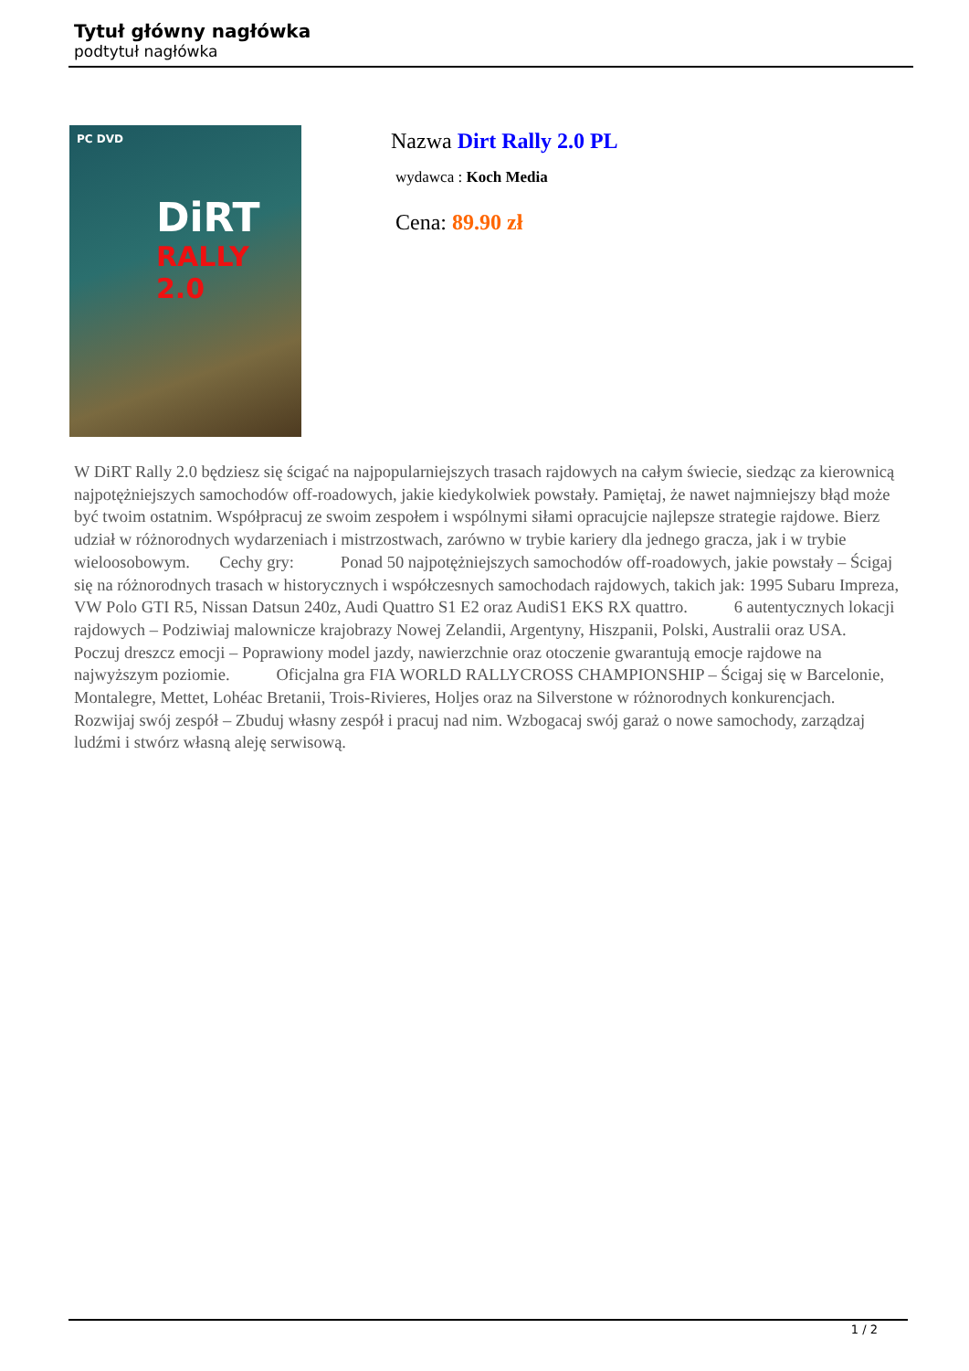Tytuł główny nagłówka
podtytuł nagłówka
PC DVD
DiRT
RALLY 2.0
Nazwa Dirt Rally 2.0 PL
wydawca : Koch Media
Cena: 89.90 zł
W DiRT Rally 2.0 będziesz się ścigać na najpopularniejszych trasach rajdowych na całym świecie, siedząc za kierownicą najpotężniejszych samochodów off-roadowych, jakie kiedykolwiek powstały. Pamiętaj, że nawet najmniejszy błąd może być twoim ostatnim. Współpracuj ze swoim zespołem i wspólnymi siłami opracujcie najlepsze strategie rajdowe. Bierz udział w różnorodnych wydarzeniach i mistrzostwach, zarówno w trybie kariery dla jednego gracza, jak i w trybie wieloosobowym. Cechy gry: Ponad 50 najpotężniejszych samochodów off-roadowych, jakie powstały – Ścigaj się na różnorodnych trasach w historycznych i współczesnych samochodach rajdowych, takich jak: 1995 Subaru Impreza, VW Polo GTI R5, Nissan Datsun 240z, Audi Quattro S1 E2 oraz AudiS1 EKS RX quattro. 6 autentycznych lokacji rajdowych – Podziwiaj malownicze krajobrazy Nowej Zelandii, Argentyny, Hiszpanii, Polski, Australii oraz USA. Poczuj dreszcz emocji – Poprawiony model jazdy, nawierzchnie oraz otoczenie gwarantują emocje rajdowe na najwyższym poziomie. Oficjalna gra FIA WORLD RALLYCROSS CHAMPIONSHIP – Ścigaj się w Barcelonie, Montalegre, Mettet, Lohéac Bretanii, Trois-Rivieres, Holjes oraz na Silverstone w różnorodnych konkurencjach. Rozwijaj swój zespół – Zbuduj własny zespół i pracuj nad nim. Wzbogacaj swój garaż o nowe samochody, zarządzaj ludźmi i stwórz własną aleję serwisową.
1 / 2